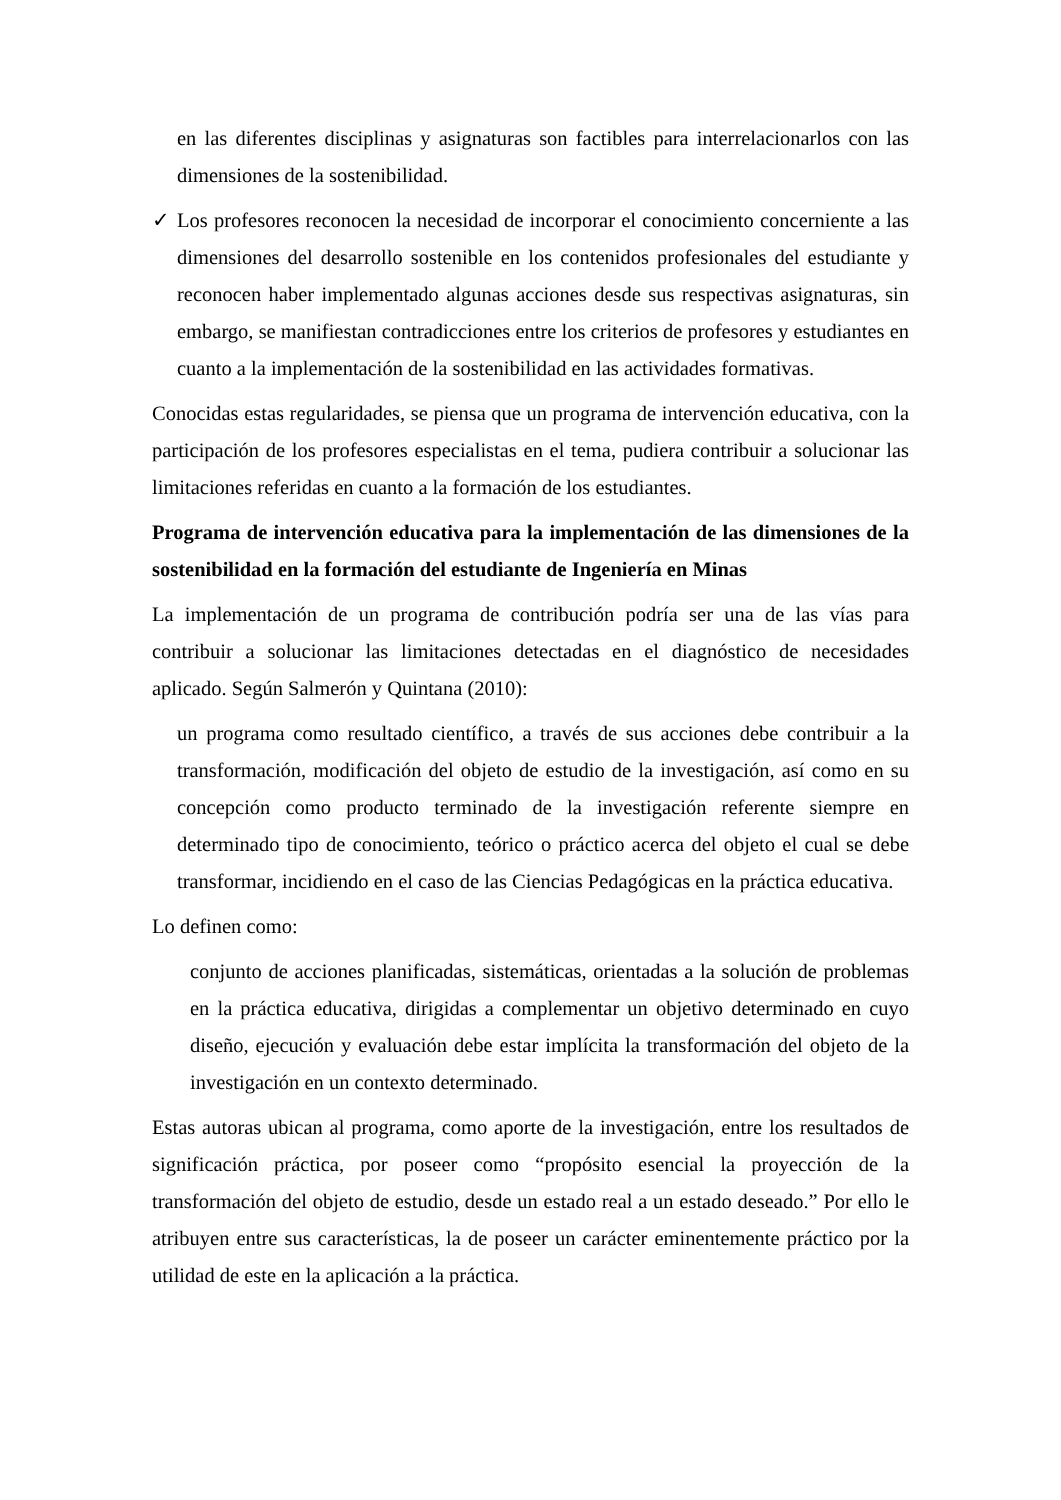en las diferentes disciplinas y asignaturas son factibles para interrelacionarlos con las dimensiones de la sostenibilidad.
✓ Los profesores reconocen la necesidad de incorporar el conocimiento concerniente a las dimensiones del desarrollo sostenible en los contenidos profesionales del estudiante y reconocen haber implementado algunas acciones desde sus respectivas asignaturas, sin embargo, se manifiestan contradicciones entre los criterios de profesores y estudiantes en cuanto a la implementación de la sostenibilidad en las actividades formativas.
Conocidas estas regularidades, se piensa que un programa de intervención educativa, con la participación de los profesores especialistas en el tema, pudiera contribuir a solucionar las limitaciones referidas en cuanto a la formación de los estudiantes.
Programa de intervención educativa para la implementación de las dimensiones de la sostenibilidad en la formación del estudiante de Ingeniería en Minas
La implementación de un programa de contribución podría ser una de las vías para contribuir a solucionar las limitaciones detectadas en el diagnóstico de necesidades aplicado. Según Salmerón y Quintana (2010):
un programa como resultado científico, a través de sus acciones debe contribuir a la transformación, modificación del objeto de estudio de la investigación, así como en su concepción como producto terminado de la investigación referente siempre en determinado tipo de conocimiento, teórico o práctico acerca del objeto el cual se debe transformar, incidiendo en el caso de las Ciencias Pedagógicas en la práctica educativa.
Lo definen como:
conjunto de acciones planificadas, sistemáticas, orientadas a la solución de problemas en la práctica educativa, dirigidas a complementar un objetivo determinado en cuyo diseño, ejecución y evaluación debe estar implícita la transformación del objeto de la investigación en un contexto determinado.
Estas autoras ubican al programa, como aporte de la investigación, entre los resultados de significación práctica, por poseer como “propósito esencial la proyección de la transformación del objeto de estudio, desde un estado real a un estado deseado.” Por ello le atribuyen entre sus características, la de poseer un carácter eminentemente práctico por la utilidad de este en la aplicación a la práctica.